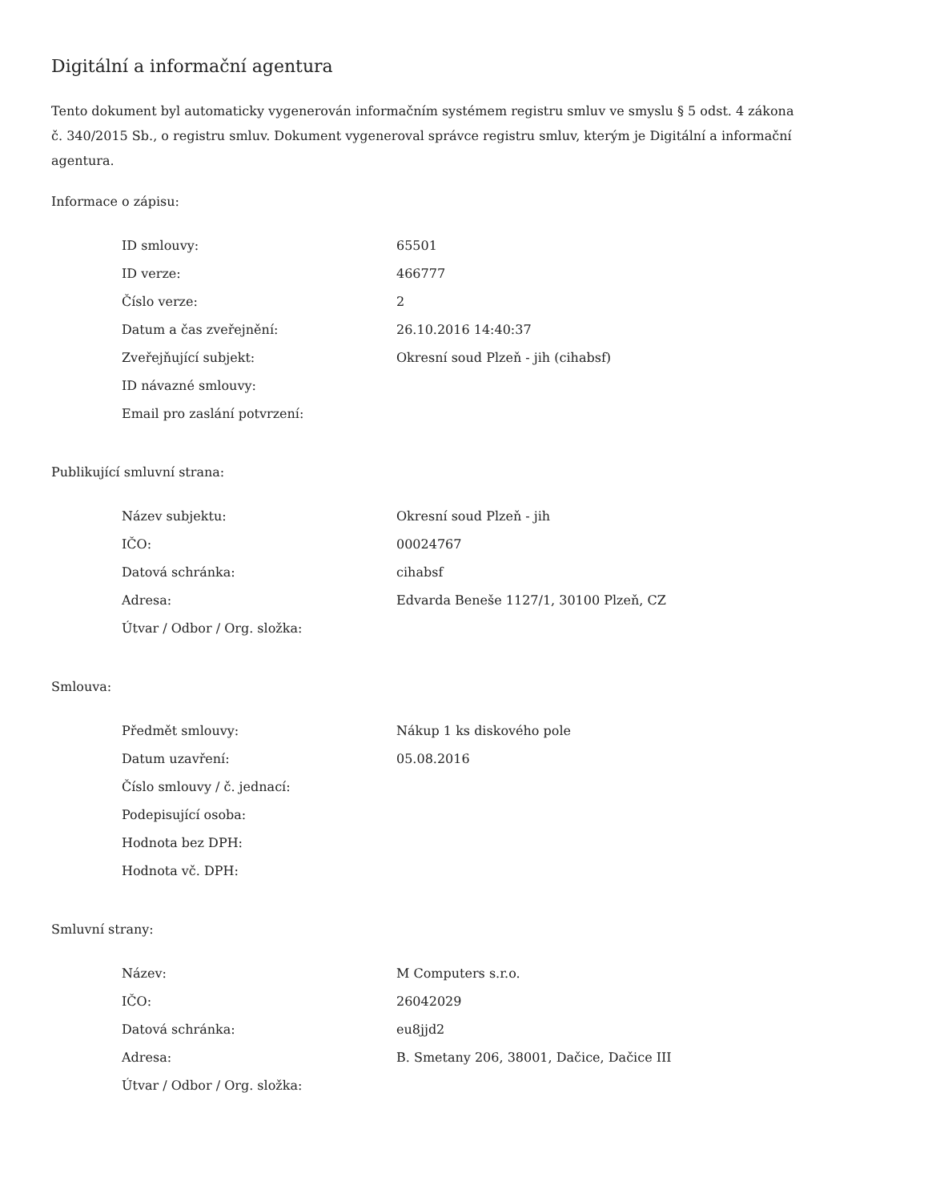Digitální a informační agentura
Tento dokument byl automaticky vygenerován informačním systémem registru smluv ve smyslu § 5 odst. 4 zákona
č. 340/2015 Sb., o registru smluv. Dokument vygeneroval správce registru smluv, kterým je Digitální a informační agentura.
Informace o zápisu:
| ID smlouvy: | 65501 |
| ID verze: | 466777 |
| Číslo verze: | 2 |
| Datum a čas zveřejnění: | 26.10.2016 14:40:37 |
| Zveřejňující subjekt: | Okresní soud Plzeň - jih (cihabsf) |
| ID návazné smlouvy: | |
| Email pro zaslání potvrzení: | |
Publikující smluvní strana:
| Název subjektu: | Okresní soud Plzeň - jih |
| IČO: | 00024767 |
| Datová schránka: | cihabsf |
| Adresa: | Edvarda Beneše 1127/1, 30100 Plzeň, CZ |
| Útvar / Odbor / Org. složka: | |
Smlouva:
| Předmět smlouvy: | Nákup 1 ks diskového pole |
| Datum uzavření: | 05.08.2016 |
| Číslo smlouvy / č. jednací: | |
| Podepisující osoba: | |
| Hodnota bez DPH: | |
| Hodnota vč. DPH: | |
Smluvní strany:
| Název: | M Computers s.r.o. |
| IČO: | 26042029 |
| Datová schránka: | eu8jjd2 |
| Adresa: | B. Smetany 206, 38001, Dačice, Dačice III |
| Útvar / Odbor / Org. složka: | |